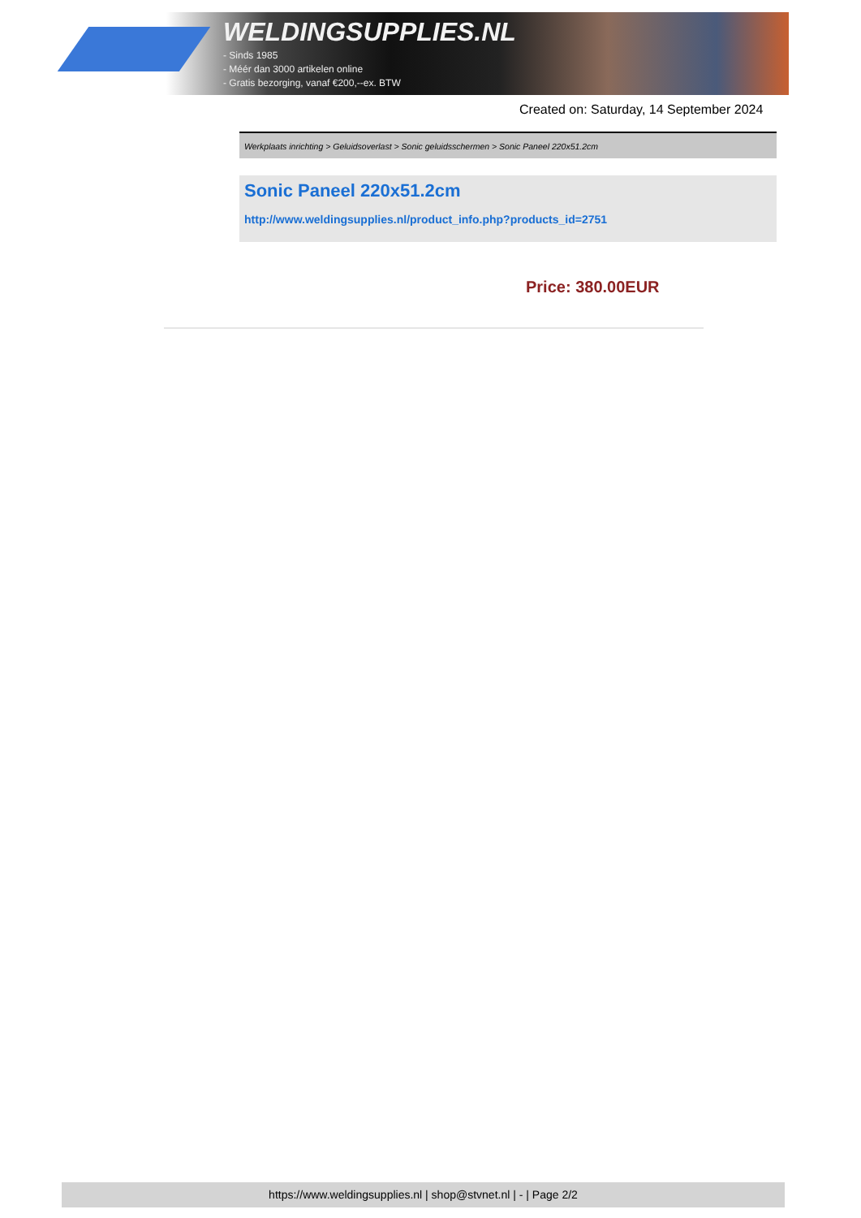WELDINGSUPPLIES.NL
- Sinds 1985
- Méér dan 3000 artikelen online
- Gratis bezorging, vanaf €200,--ex. BTW
Created on: Saturday, 14 September 2024
Werkplaats inrichting > Geluidsoverlast > Sonic geluidsschermen > Sonic Paneel 220x51.2cm
Sonic Paneel 220x51.2cm
http://www.weldingsupplies.nl/product_info.php?products_id=2751
Price: 380.00EUR
https://www.weldingsupplies.nl | shop@stvnet.nl | - | Page 2/2